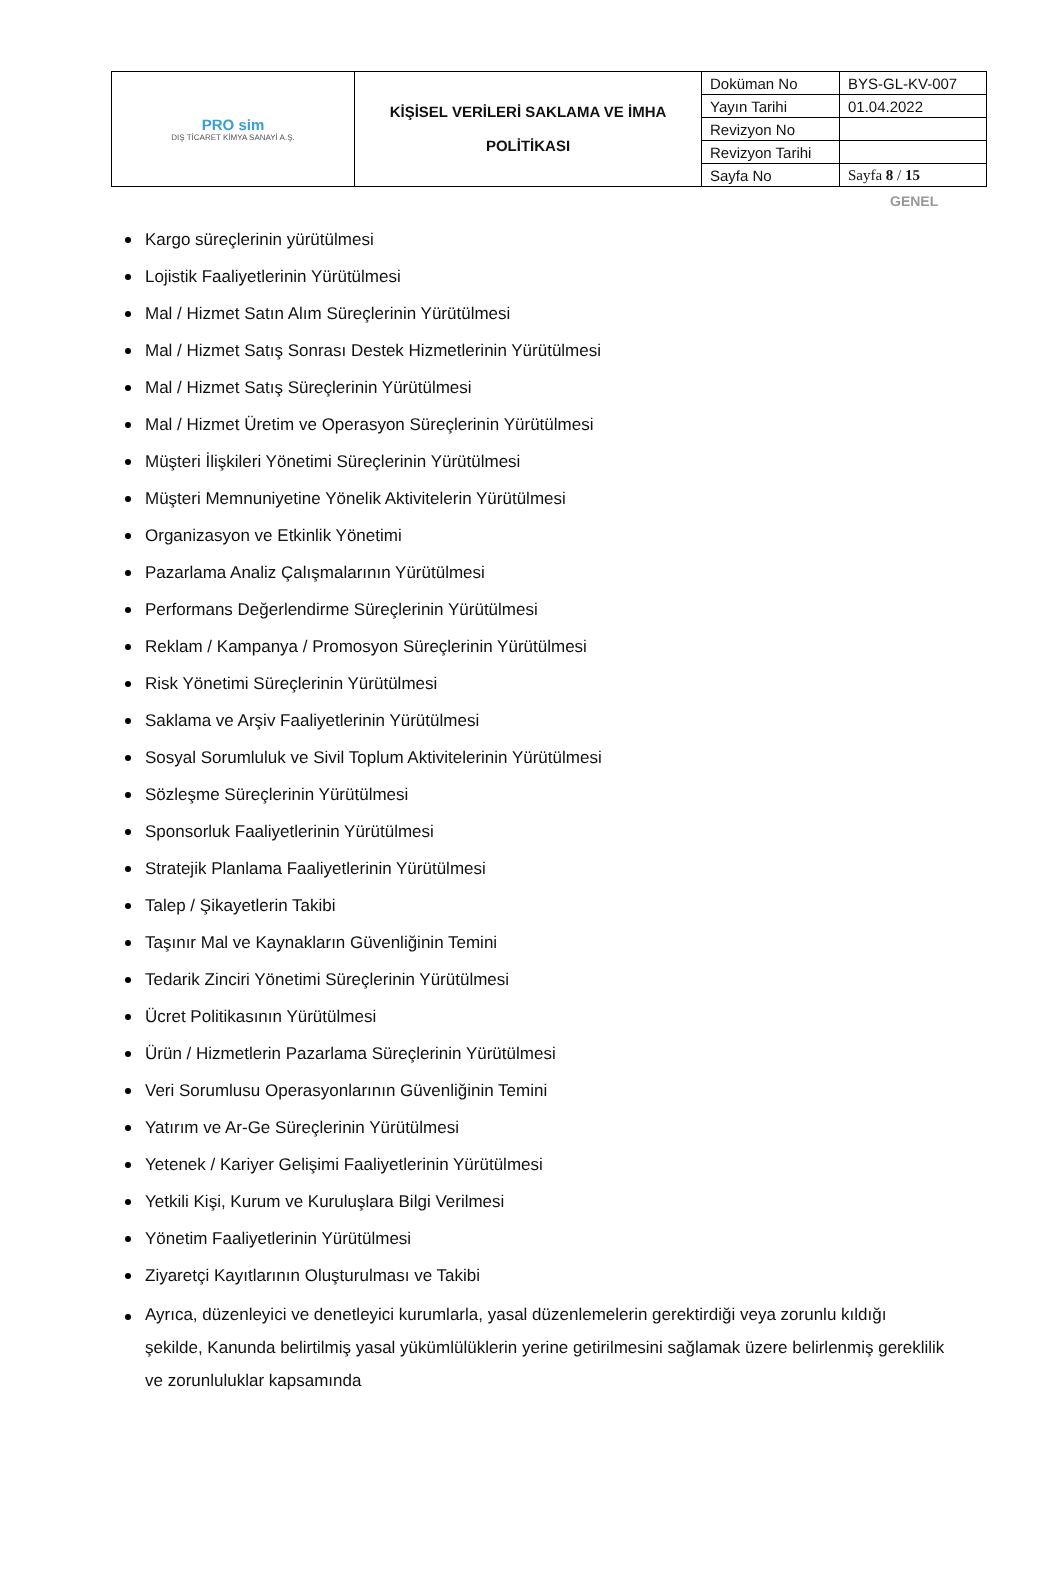| PRO sim DIŞ TİCARET KİMYA SANAYİ A.Ş. | KİŞİSEL VERİLERİ SAKLAMA VE İMHA POLİTİKASI | Doküman No | BYS-GL-KV-007 |
| | | Yayın Tarihi | 01.04.2022 |
| | | Revizyon No | |
| | | Revizyon Tarihi | |
| | | Sayfa No | Sayfa 8 / 15 |
GENEL
Kargo süreçlerinin yürütülmesi
Lojistik Faaliyetlerinin Yürütülmesi
Mal / Hizmet Satın Alım Süreçlerinin Yürütülmesi
Mal / Hizmet Satış Sonrası Destek Hizmetlerinin Yürütülmesi
Mal / Hizmet Satış Süreçlerinin Yürütülmesi
Mal / Hizmet Üretim ve Operasyon Süreçlerinin Yürütülmesi
Müşteri İlişkileri Yönetimi Süreçlerinin Yürütülmesi
Müşteri Memnuniyetine Yönelik Aktivitelerin Yürütülmesi
Organizasyon ve Etkinlik Yönetimi
Pazarlama Analiz Çalışmalarının Yürütülmesi
Performans Değerlendirme Süreçlerinin Yürütülmesi
Reklam / Kampanya / Promosyon Süreçlerinin Yürütülmesi
Risk Yönetimi Süreçlerinin Yürütülmesi
Saklama ve Arşiv Faaliyetlerinin Yürütülmesi
Sosyal Sorumluluk ve Sivil Toplum Aktivitelerinin Yürütülmesi
Sözleşme Süreçlerinin Yürütülmesi
Sponsorluk Faaliyetlerinin Yürütülmesi
Stratejik Planlama Faaliyetlerinin Yürütülmesi
Talep / Şikayetlerin Takibi
Taşınır Mal ve Kaynakların Güvenliğinin Temini
Tedarik Zinciri Yönetimi Süreçlerinin Yürütülmesi
Ücret Politikasının Yürütülmesi
Ürün / Hizmetlerin Pazarlama Süreçlerinin Yürütülmesi
Veri Sorumlusu Operasyonlarının Güvenliğinin Temini
Yatırım ve Ar-Ge Süreçlerinin Yürütülmesi
Yetenek / Kariyer Gelişimi Faaliyetlerinin Yürütülmesi
Yetkili Kişi, Kurum ve Kuruluşlara Bilgi Verilmesi
Yönetim Faaliyetlerinin Yürütülmesi
Ziyaretçi Kayıtlarının Oluşturulması ve Takibi
Ayrıca, düzenleyici ve denetleyici kurumlarla, yasal düzenlemelerin gerektirdiği veya zorunlu kıldığı şekilde, Kanunda belirtilmiş yasal yükümlülüklerin yerine getirilmesini sağlamak üzere belirlenmiş gereklilik ve zorunluluklar kapsamında